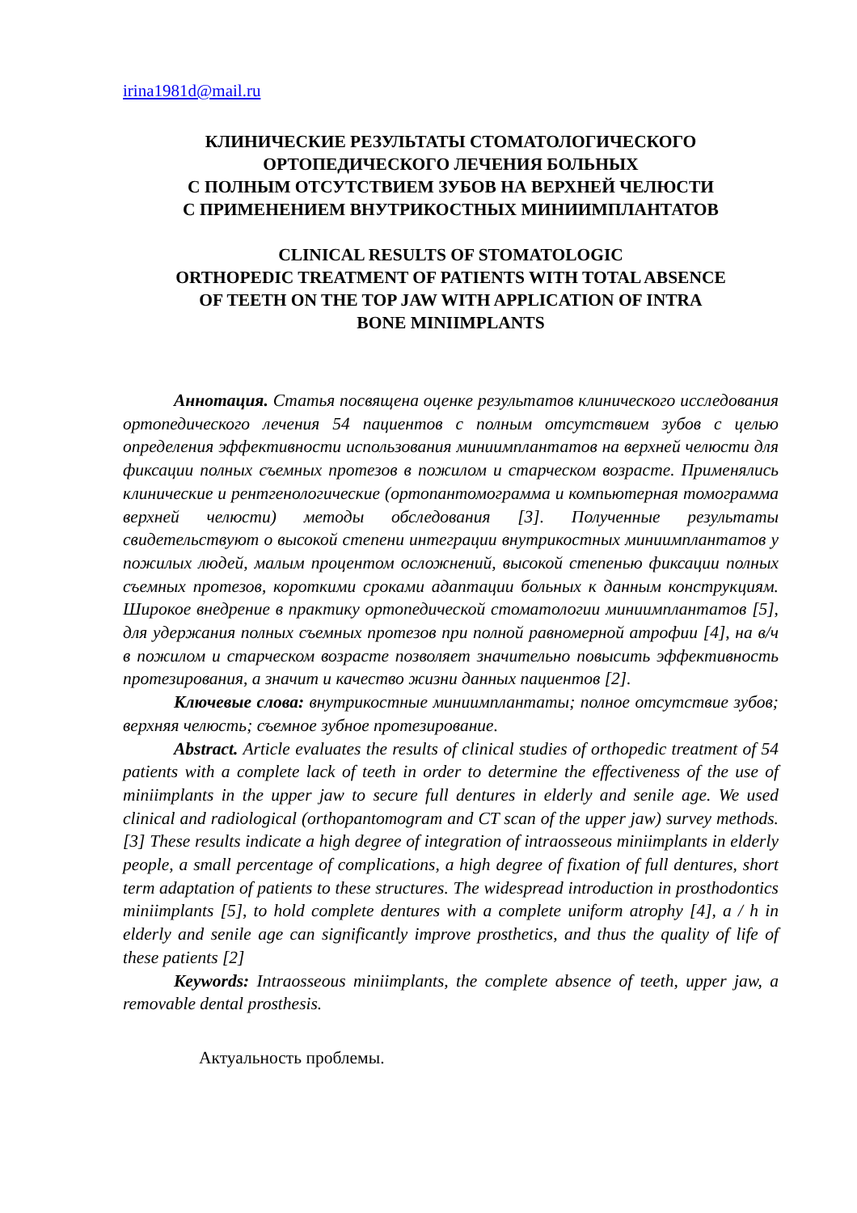irina1981d@mail.ru
КЛИНИЧЕСКИЕ РЕЗУЛЬТАТЫ СТОМАТОЛОГИЧЕСКОГО
ОРТОПЕДИЧЕСКОГО ЛЕЧЕНИЯ БОЛЬНЫХ
С ПОЛНЫМ ОТСУТСТВИЕМ ЗУБОВ НА ВЕРХНЕЙ ЧЕЛЮСТИ
С ПРИМЕНЕНИЕМ ВНУТРИКОСТНЫХ МИНИИМПЛАНТАТОВ
CLINICAL RESULTS OF STOMATOLOGIC
ORTHOPEDIC TREATMENT OF PATIENTS WITH TOTAL ABSENCE
OF TEETH ON THE TOP JAW WITH APPLICATION OF INTRA
BONE MINIIMPLANTS
Аннотация. Статья посвящена оценке результатов клинического исследования ортопедического лечения 54 пациентов с полным отсутствием зубов с целью определения эффективности использования миниимплантатов на верхней челюсти для фиксации полных съемных протезов в пожилом и старческом возрасте. Применялись клинические и рентгенологические (ортопантомограмма и компьютерная томограмма верхней челюсти) методы обследования [3]. Полученные результаты свидетельствуют о высокой степени интеграции внутрикостных миниимплантатов у пожилых людей, малым процентом осложнений, высокой степенью фиксации полных съемных протезов, короткими сроками адаптации больных к данным конструкциям. Широкое внедрение в практику ортопедической стоматологии миниимплантатов [5], для удержания полных съемных протезов при полной равномерной атрофии [4], на в/ч в пожилом и старческом возрасте позволяет значительно повысить эффективность протезирования, а значит и качество жизни данных пациентов [2].
Ключевые слова: внутрикостные миниимплантаты; полное отсутствие зубов; верхняя челюсть; съемное зубное протезирование.
Abstract. Article evaluates the results of clinical studies of orthopedic treatment of 54 patients with a complete lack of teeth in order to determine the effectiveness of the use of miniimplants in the upper jaw to secure full dentures in elderly and senile age. We used clinical and radiological (orthopantomogram and CT scan of the upper jaw) survey methods. [3] These results indicate a high degree of integration of intraosseous miniimplants in elderly people, a small percentage of complications, a high degree of fixation of full dentures, short term adaptation of patients to these structures. The widespread introduction in prosthodontics miniimplants [5], to hold complete dentures with a complete uniform atrophy [4], a / h in elderly and senile age can significantly improve prosthetics, and thus the quality of life of these patients [2]
Keywords: Intraosseous miniimplants, the complete absence of teeth, upper jaw, a removable dental prosthesis.
Актуальность проблемы.